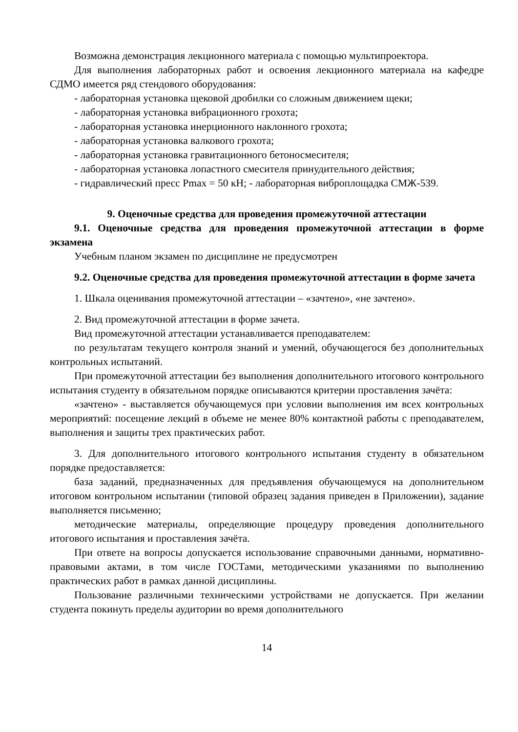Возможна демонстрация лекционного материала с помощью мультипроектора.
Для выполнения лабораторных работ и освоения лекционного материала на кафедре СДМО имеется ряд стендового оборудования:
- лабораторная установка щековой дробилки со сложным движением щеки;
- лабораторная установка вибрационного грохота;
- лабораторная установка инерционного наклонного грохота;
- лабораторная установка валкового грохота;
- лабораторная установка гравитационного бетоносмесителя;
- лабораторная установка лопастного смесителя принудительного действия;
- гидравлический пресс Pmax = 50 кН; - лабораторная виброплощадка СМЖ-539.
9. Оценочные средства для проведения промежуточной аттестации
9.1. Оценочные средства для проведения промежуточной аттестации в форме экзамена
Учебным планом экзамен по дисциплине не предусмотрен
9.2. Оценочные средства для проведения промежуточной аттестации в форме зачета
1. Шкала оценивания промежуточной аттестации – «зачтено», «не зачтено».
2. Вид промежуточной аттестации в форме зачета.
Вид промежуточной аттестации устанавливается преподавателем:
по результатам текущего контроля знаний и умений, обучающегося без дополнительных контрольных испытаний.
При промежуточной аттестации без выполнения дополнительного итогового контрольного испытания студенту в обязательном порядке описываются критерии проставления зачёта:
«зачтено» - выставляется обучающемуся при условии выполнения им всех контрольных мероприятий: посещение лекций в объеме не менее 80% контактной работы с преподавателем, выполнения и защиты трех практических работ.
3. Для дополнительного итогового контрольного испытания студенту в обязательном порядке предоставляется:
база заданий, предназначенных для предъявления обучающемуся на дополнительном итоговом контрольном испытании (типовой образец задания приведен в Приложении), задание выполняется письменно;
методические материалы, определяющие процедуру проведения дополнительного итогового испытания и проставления зачёта.
При ответе на вопросы допускается использование справочными данными, нормативно-правовыми актами, в том числе ГОСТами, методическими указаниями по выполнению практических работ в рамках данной дисциплины.
Пользование различными техническими устройствами не допускается. При желании студента покинуть пределы аудитории во время дополнительного
14